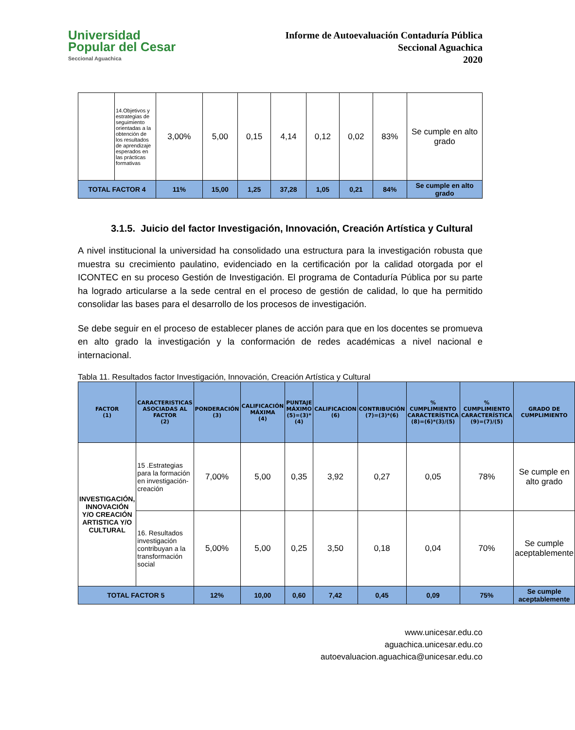Universidad
Popular del Cesar
Seccional Aguachica
Informe de Autoevaluación Contaduría Pública
Seccional Aguachica
2020
| | 14.Objetivos y estrategias de seguimiento orientadas a la obtención de los resultados de aprendizaje esperados en las prácticas formativas | 3,00% | 5,00 | 0,15 | 4,14 | 0,12 | 0,02 | 83% | Se cumple en alto grado |
| TOTAL FACTOR 4 | | 11% | 15,00 | 1,25 | 37,28 | 1,05 | 0,21 | 84% | Se cumple en alto grado |
3.1.5. Juicio del factor Investigación, Innovación, Creación Artística y Cultural
A nivel institucional la universidad ha consolidado una estructura para la investigación robusta que muestra su crecimiento paulatino, evidenciado en la certificación por la calidad otorgada por el ICONTEC en su proceso Gestión de Investigación. El programa de Contaduría Pública por su parte ha logrado articularse a la sede central en el proceso de gestión de calidad, lo que ha permitido consolidar las bases para el desarrollo de los procesos de investigación.
Se debe seguir en el proceso de establecer planes de acción para que en los docentes se promueva en alto grado la investigación y la conformación de redes académicas a nivel nacional e internacional.
Tabla 11. Resultados factor Investigación, Innovación, Creación Artística y Cultural
| FACTOR (1) | CARACTERISTICAS ASOCIADAS AL FACTOR (2) | PONDERACIÓN (3) | CALIFICACIÓN MÁXIMA (4) | PUNTAJE MÁXIMO (5)=(3)*(4) | CALIFICACION (6) | CONTRIBUCIÓN (7)=(3)*(6) | % CUMPLIMIENTO CARACTERÍSTICA (8)=(6)*(3)/(5) | % CUMPLIMIENTO CARACTERÍSTICA (9)=(7)/(5) | GRADO DE CUMPLIMIENTO |
| --- | --- | --- | --- | --- | --- | --- | --- | --- | --- |
| INVESTIGACIÓN, INNOVACIÓN Y/O CREACIÓN ARTISTICA Y/O CULTURAL | 15 .Estrategias para la formación en investigación-creación | 7,00% | 5,00 | 0,35 | 3,92 | 0,27 | 0,05 | 78% | Se cumple en alto grado |
| | 16. Resultados investigación contribuyan a la transformación social | 5,00% | 5,00 | 0,25 | 3,50 | 0,18 | 0,04 | 70% | Se cumple aceptablemente |
| TOTAL FACTOR 5 | | 12% | 10,00 | 0,60 | 7,42 | 0,45 | 0,09 | 75% | Se cumple aceptablemente |
www.unicesar.edu.co
aguachica.unicesar.edu.co
autoevaluacion.aguachica@unicesar.edu.co